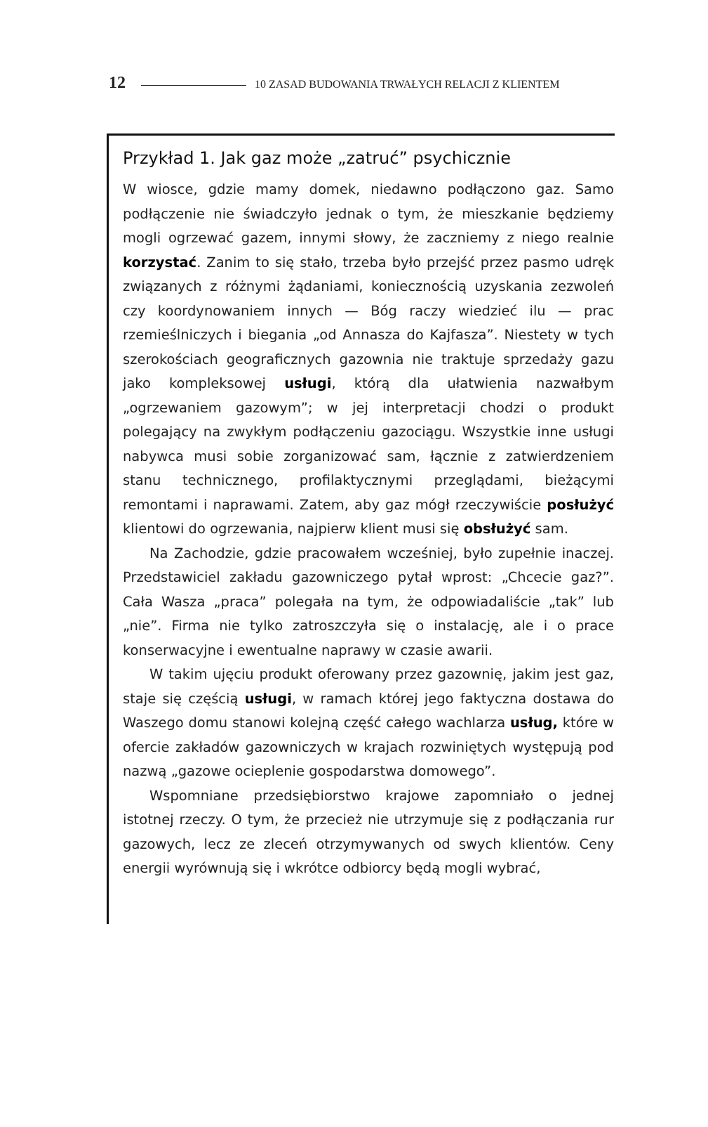12 10 ZASAD BUDOWANIA TRWAŁYCH RELACJI Z KLIENTEM
Przykład 1. Jak gaz może „zatruć” psychicznie
W wiosce, gdzie mamy domek, niedawno podłączono gaz. Samo podłączenie nie świadczyło jednak o tym, że mieszkanie będziemy mogli ogrzewać gazem, innymi słowy, że zaczniemy z niego realnie korzystać. Zanim to się stało, trzeba było przejść przez pasmo udręk związanych z różnymi żądaniami, koniecznością uzyskania zezwoleń czy koordynowaniem innych — Bóg raczy wiedzieć ilu — prac rzemieślniczych i biegania „od Annasza do Kajfasza”. Niestety w tych szerokościach geograficznych gazownia nie traktuje sprzedaży gazu jako kompleksowej usługi, którą dla ułatwienia nazwałbym „ogrzewaniem gazowym”; w jej interpretacji chodzi o produkt polegający na zwykłym podłączeniu gazociągu. Wszystkie inne usługi nabywca musi sobie zorganizować sam, łącznie z zatwierdzeniem stanu technicznego, profilaktycznymi przeglądami, bieżącymi remontami i naprawami. Zatem, aby gaz mógł rzeczywiście posłużyć klientowi do ogrzewania, najpierw klient musi się obsłużyć sam.
Na Zachodzie, gdzie pracowałem wcześniej, było zupełnie inaczej. Przedstawiciel zakładu gazowniczego pytał wprost: „Chcecie gaz?”. Cała Wasza „praca” polegała na tym, że odpowiadaliście „tak” lub „nie”. Firma nie tylko zatroszczyła się o instalację, ale i o prace konserwacyjne i ewentualne naprawy w czasie awarii.
W takim ujęciu produkt oferowany przez gazownię, jakim jest gaz, staje się częścią usługi, w ramach której jego faktyczna dostawa do Waszego domu stanowi kolejną część całego wachlarza usług, które w ofercie zakładów gazowniczych w krajach rozwiniętych występują pod nazwą „gazowe ocieplenie gospodarstwa domowego”.
Wspomniane przedsiębiorstwo krajowe zapomniało o jednej istotnej rzeczy. O tym, że przecież nie utrzymuje się z podłączania rur gazowych, lecz ze zleceń otrzymywanych od swych klientów. Ceny energii wyrównują się i wkrótce odbiorcy będą mogli wybrać,